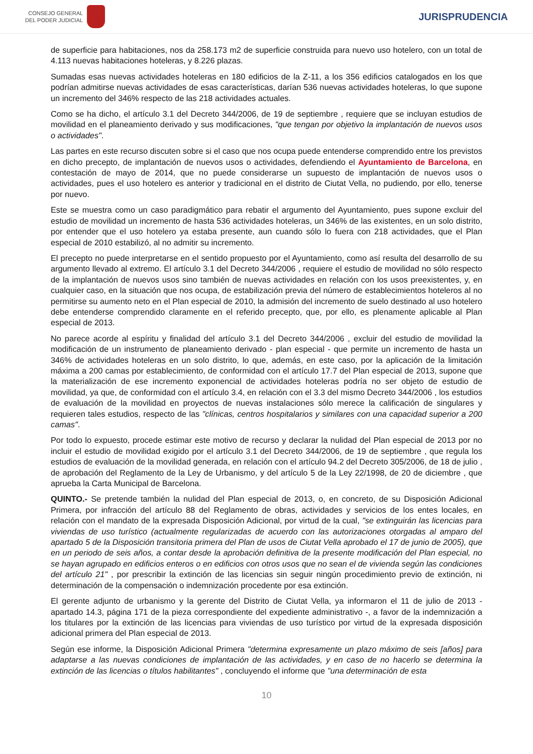CONSEJO GENERAL
DEL PODER JUDICIAL
JURISPRUDENCIA
de superficie para habitaciones, nos da 258.173 m2 de superficie construida para nuevo uso hotelero, con un total de 4.113 nuevas habitaciones hoteleras, y 8.226 plazas.
Sumadas esas nuevas actividades hoteleras en 180 edificios de la Z-11, a los 356 edificios catalogados en los que podrían admitirse nuevas actividades de esas características, darían 536 nuevas actividades hoteleras, lo que supone un incremento del 346% respecto de las 218 actividades actuales.
Como se ha dicho, el artículo 3.1 del Decreto 344/2006, de 19 de septiembre , requiere que se incluyan estudios de movilidad en el planeamiento derivado y sus modificaciones, "que tengan por objetivo la implantación de nuevos usos o actividades".
Las partes en este recurso discuten sobre si el caso que nos ocupa puede entenderse comprendido entre los previstos en dicho precepto, de implantación de nuevos usos o actividades, defendiendo el Ayuntamiento de Barcelona, en contestación de mayo de 2014, que no puede considerarse un supuesto de implantación de nuevos usos o actividades, pues el uso hotelero es anterior y tradicional en el distrito de Ciutat Vella, no pudiendo, por ello, tenerse por nuevo.
Este se muestra como un caso paradigmático para rebatir el argumento del Ayuntamiento, pues supone excluir del estudio de movilidad un incremento de hasta 536 actividades hoteleras, un 346% de las existentes, en un solo distrito, por entender que el uso hotelero ya estaba presente, aun cuando sólo lo fuera con 218 actividades, que el Plan especial de 2010 estabilizó, al no admitir su incremento.
El precepto no puede interpretarse en el sentido propuesto por el Ayuntamiento, como así resulta del desarrollo de su argumento llevado al extremo. El artículo 3.1 del Decreto 344/2006 , requiere el estudio de movilidad no sólo respecto de la implantación de nuevos usos sino también de nuevas actividades en relación con los usos preexistentes, y, en cualquier caso, en la situación que nos ocupa, de estabilización previa del número de establecimientos hoteleros al no permitirse su aumento neto en el Plan especial de 2010, la admisión del incremento de suelo destinado al uso hotelero debe entenderse comprendido claramente en el referido precepto, que, por ello, es plenamente aplicable al Plan especial de 2013.
No parece acorde al espíritu y finalidad del artículo 3.1 del Decreto 344/2006 , excluir del estudio de movilidad la modificación de un instrumento de planeamiento derivado - plan especial - que permite un incremento de hasta un 346% de actividades hoteleras en un solo distrito, lo que, además, en este caso, por la aplicación de la limitación máxima a 200 camas por establecimiento, de conformidad con el artículo 17.7 del Plan especial de 2013, supone que la materialización de ese incremento exponencial de actividades hoteleras podría no ser objeto de estudio de movilidad, ya que, de conformidad con el artículo 3.4, en relación con el 3.3 del mismo Decreto 344/2006 , los estudios de evaluación de la movilidad en proyectos de nuevas instalaciones sólo merece la calificación de singulares y requieren tales estudios, respecto de las "clínicas, centros hospitalarios y similares con una capacidad superior a 200 camas".
Por todo lo expuesto, procede estimar este motivo de recurso y declarar la nulidad del Plan especial de 2013 por no incluir el estudio de movilidad exigido por el artículo 3.1 del Decreto 344/2006, de 19 de septiembre , que regula los estudios de evaluación de la movilidad generada, en relación con el artículo 94.2 del Decreto 305/2006, de 18 de julio , de aprobación del Reglamento de la Ley de Urbanismo, y del artículo 5 de la Ley 22/1998, de 20 de diciembre , que aprueba la Carta Municipal de Barcelona.
QUINTO.- Se pretende también la nulidad del Plan especial de 2013, o, en concreto, de su Disposición Adicional Primera, por infracción del artículo 88 del Reglamento de obras, actividades y servicios de los entes locales, en relación con el mandato de la expresada Disposición Adicional, por virtud de la cual, "se extinguirán las licencias para viviendas de uso turístico (actualmente regularizadas de acuerdo con las autorizaciones otorgadas al amparo del apartado 5 de la Disposición transitoria primera del Plan de usos de Ciutat Vella aprobado el 17 de junio de 2005), que en un periodo de seis años, a contar desde la aprobación definitiva de la presente modificación del Plan especial, no se hayan agrupado en edificios enteros o en edificios con otros usos que no sean el de vivienda según las condiciones del artículo 21" , por prescribir la extinción de las licencias sin seguir ningún procedimiento previo de extinción, ni determinación de la compensación o indemnización procedente por esa extinción.
El gerente adjunto de urbanismo y la gerente del Distrito de Ciutat Vella, ya informaron el 11 de julio de 2013 - apartado 14.3, página 171 de la pieza correspondiente del expediente administrativo -, a favor de la indemnización a los titulares por la extinción de las licencias para viviendas de uso turístico por virtud de la expresada disposición adicional primera del Plan especial de 2013.
Según ese informe, la Disposición Adicional Primera "determina expresamente un plazo máximo de seis [años] para adaptarse a las nuevas condiciones de implantación de las actividades, y en caso de no hacerlo se determina la extinción de las licencias o títulos habilitantes" , concluyendo el informe que "una determinación de esta
10